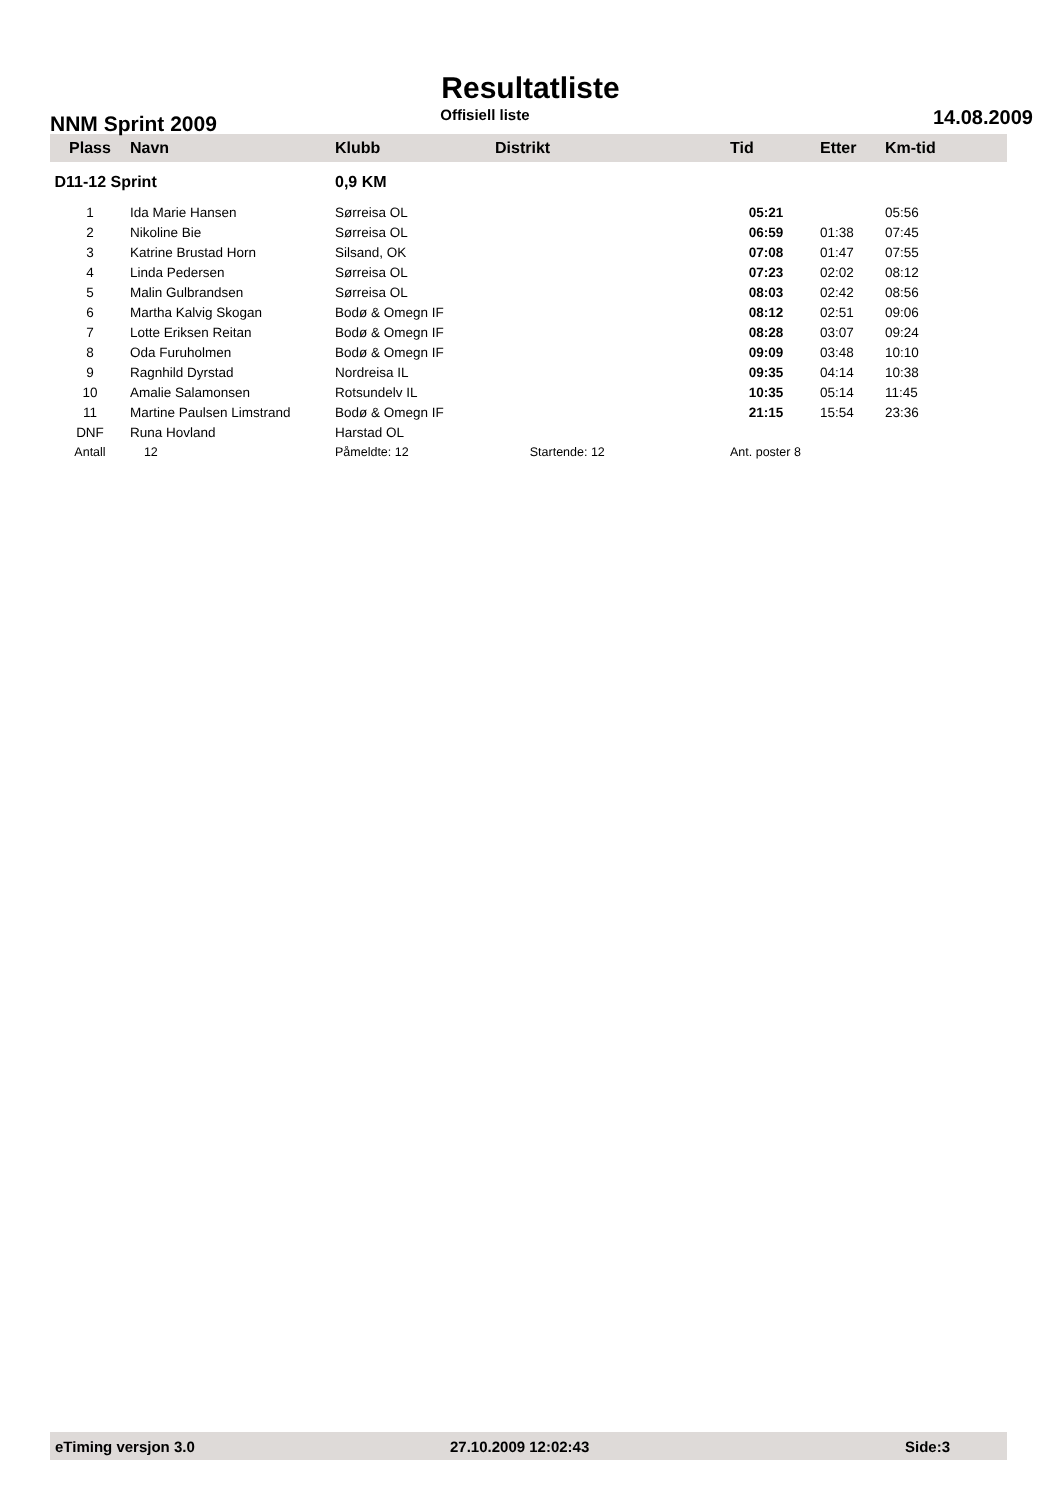Resultatliste
NNM Sprint 2009 Offisiell liste 14.08.2009
| Plass | Navn | Klubb | Distrikt | Tid | Etter | Km-tid |
| --- | --- | --- | --- | --- | --- | --- |
| D11-12 Sprint | | 0,9 KM | | | | |
| 1 | Ida Marie Hansen | Sørreisa OL | | 05:21 | | 05:56 |
| 2 | Nikoline Bie | Sørreisa OL | | 06:59 | 01:38 | 07:45 |
| 3 | Katrine Brustad Horn | Silsand, OK | | 07:08 | 01:47 | 07:55 |
| 4 | Linda Pedersen | Sørreisa OL | | 07:23 | 02:02 | 08:12 |
| 5 | Malin Gulbrandsen | Sørreisa OL | | 08:03 | 02:42 | 08:56 |
| 6 | Martha Kalvig Skogan | Bodø & Omegn IF | | 08:12 | 02:51 | 09:06 |
| 7 | Lotte Eriksen Reitan | Bodø & Omegn IF | | 08:28 | 03:07 | 09:24 |
| 8 | Oda Furuholmen | Bodø & Omegn IF | | 09:09 | 03:48 | 10:10 |
| 9 | Ragnhild Dyrstad | Nordreisa IL | | 09:35 | 04:14 | 10:38 |
| 10 | Amalie Salamonsen | Rotsundelv IL | | 10:35 | 05:14 | 11:45 |
| 11 | Martine Paulsen Limstrand | Bodø & Omegn IF | | 21:15 | 15:54 | 23:36 |
| DNF | Runa Hovland | Harstad OL | | | | |
| Antall | 12 | Påmeldte: 12 | Startende: 12 | Ant. poster 8 | | |
eTiming versjon 3.0 27.10.2009 12:02:43 Side:3